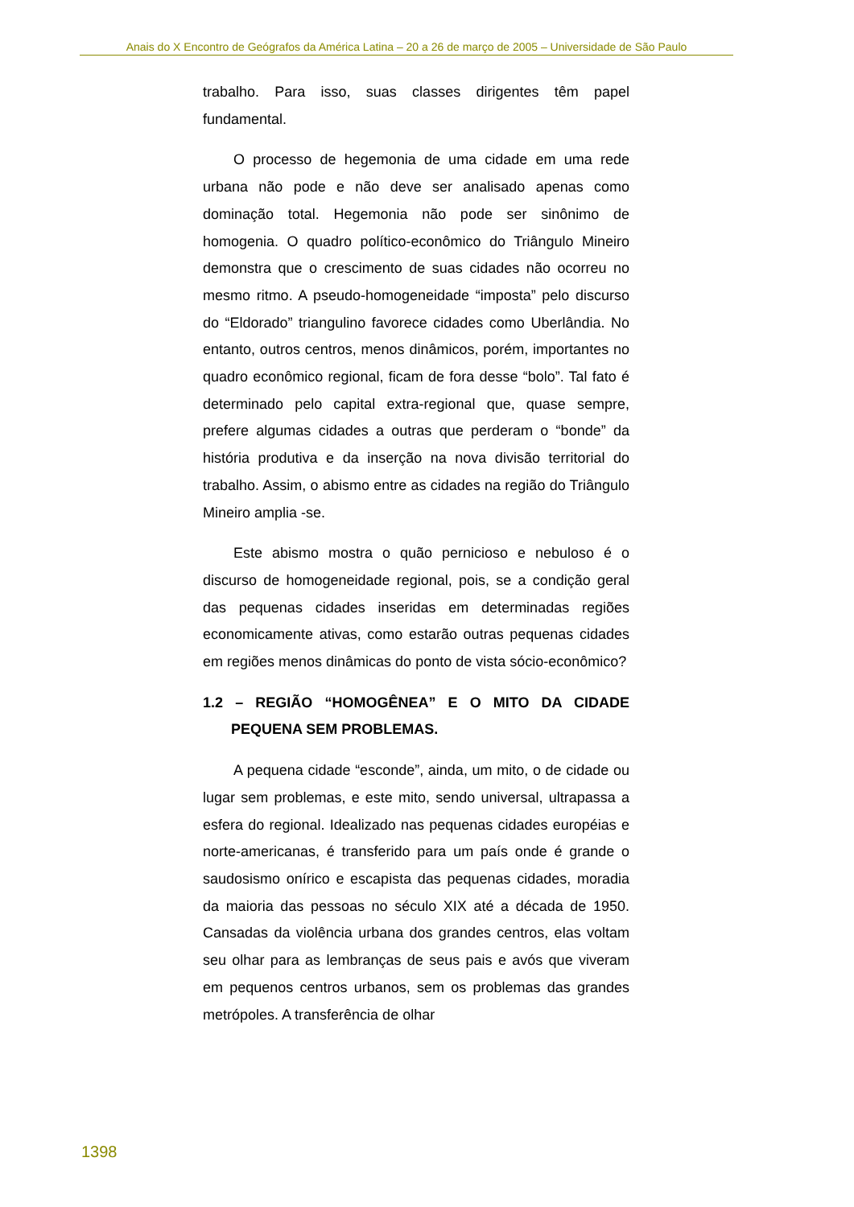Anais do X Encontro de Geógrafos da América Latina – 20 a 26 de março de 2005 – Universidade de São Paulo
trabalho. Para isso, suas classes dirigentes têm papel fundamental.
O processo de hegemonia de uma cidade em uma rede urbana não pode e não deve ser analisado apenas como dominação total. Hegemonia não pode ser sinônimo de homogenia. O quadro político-econômico do Triângulo Mineiro demonstra que o crescimento de suas cidades não ocorreu no mesmo ritmo. A pseudo-homogeneidade “imposta” pelo discurso do “Eldorado” triangulino favorece cidades como Uberlândia. No entanto, outros centros, menos dinâmicos, porém, importantes no quadro econômico regional, ficam de fora desse “bolo”. Tal fato é determinado pelo capital extra-regional que, quase sempre, prefere algumas cidades a outras que perderam o “bonde” da história produtiva e da inserção na nova divisão territorial do trabalho. Assim, o abismo entre as cidades na região do Triângulo Mineiro amplia -se.
Este abismo mostra o quão pernicioso e nebuloso é o discurso de homogeneidade regional, pois, se a condição geral das pequenas cidades inseridas em determinadas regiões economicamente ativas, como estarão outras pequenas cidades em regiões menos dinâmicas do ponto de vista sócio-econômico?
1.2 – REGIÃO “HOMOGÊNEA” E O MITO DA CIDADE PEQUENA SEM PROBLEMAS.
A pequena cidade “esconde”, ainda, um mito, o de cidade ou lugar sem problemas, e este mito, sendo universal, ultrapassa a esfera do regional. Idealizado nas pequenas cidades européias e norte-americanas, é transferido para um país onde é grande o saudosismo onírico e escapista das pequenas cidades, moradia da maioria das pessoas no século XIX até a década de 1950. Cansadas da violência urbana dos grandes centros, elas voltam seu olhar para as lembranças de seus pais e avós que viveram em pequenos centros urbanos, sem os problemas das grandes metrópoles. A transferência de olhar
1398